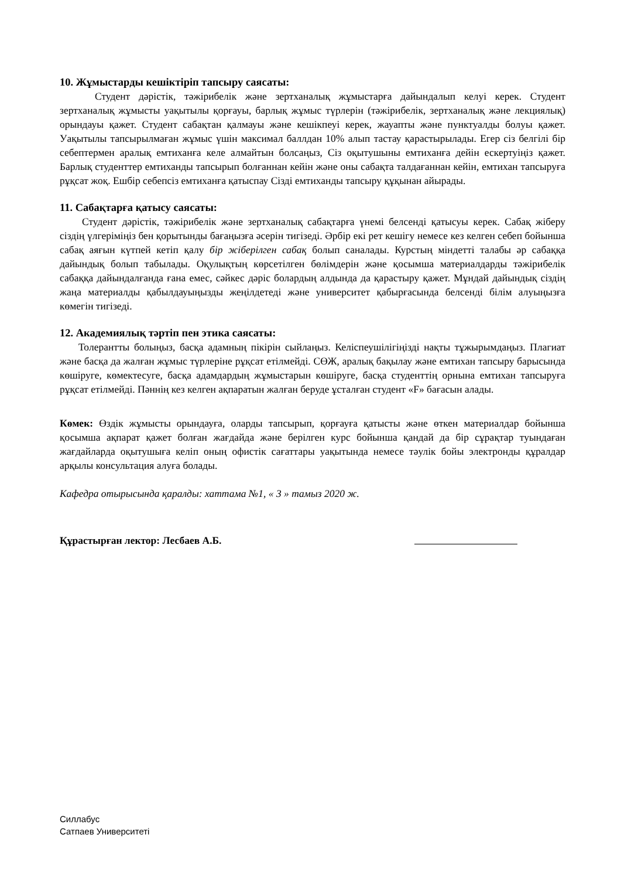10. Жұмыстарды кешіктіріп тапсыру саясаты:
Студент дәрістік, тәжірибелік және зертханалық жұмыстарға дайындалып келуі керек. Студент зертханалық жұмысты уақытылы қорғауы, барлық жұмыс түрлерін (тәжірибелік, зертханалық және лекциялық) орындауы қажет. Студент сабақтан қалмауы және кешікпеуі керек, жауапты және пунктуалды болуы қажет. Уақытылы тапсырылмаған жұмыс үшін максимал баллдан 10% алып тастау қарастырылады. Егер сіз белгілі бір себептермен аралық емтиханға келе алмайтын болсаңыз, Сіз оқытушыны емтиханға дейін ескертуіңіз қажет. Барлық студенттер емтиханды тапсырып болғаннан кейін және оны сабақта талдағаннан кейін, емтихан тапсыруға рұқсат жоқ. Ешбір себепсіз емтиханға қатыспау Сізді емтиханды тапсыру құқынан айырады.
11. Сабақтарға қатысу саясаты:
Студент дәрістік, тәжірибелік және зертханалық сабақтарға үнемі белсенді қатысуы керек. Сабақ жіберу сіздің үлгеріміңіз бен қорытынды бағаңызға әсерін тигізеді. Әрбір екі рет кешігу немесе кез келген себеп бойынша сабақ аяғын күтпей кетіп қалу бір жіберілген сабақ болып саналады. Курстың міндетті талабы әр сабаққа дайындық болып табылады. Оқулықтың көрсетілген бөлімдерін және қосымша материалдарды тәжірибелік сабаққа дайындалғанда ғана емес, сәйкес дәріс болардың алдында да қарастыру қажет. Мұндай дайындық сіздің жаңа материалды қабылдауыңызды жеңілдетеді және университет қабырғасында белсенді білім алуыңызға көмегін тигізеді.
12. Академиялық тәртіп пен этика саясаты:
Толерантты болыңыз, басқа адамның пікірін сыйлаңыз. Келіспеушілігіңізді нақты тұжырымдаңыз. Плагиат және басқа да жалған жұмыс түрлеріне рұқсат етілмейді. СӨЖ, аралық бақылау және емтихан тапсыру барысында көшіруге, көмектесуге, басқа адамдардың жұмыстарын көшіруге, басқа студенттің орнына емтихан тапсыруға рұқсат етілмейді. Пәннің кез келген ақпаратын жалған беруде ұсталған студент «F» бағасын алады.
Көмек: Өздік жұмысты орындауға, оларды тапсырып, қорғауға қатысты және өткен материалдар бойынша қосымша ақпарат қажет болған жағдайда және берілген курс бойынша қандай да бір сұрақтар туындаған жағдайларда оқытушыға келіп оның офистік сағаттары уақытында немесе тәулік бойы электронды құралдар арқылы консультация алуға болады.
Кафедра отырысында қаралды: хаттама №1, « 3 » тамыз 2020 ж.
Құрастырған лектор: Лесбаев А.Б.
Силлабус
Сатпаев Университеті